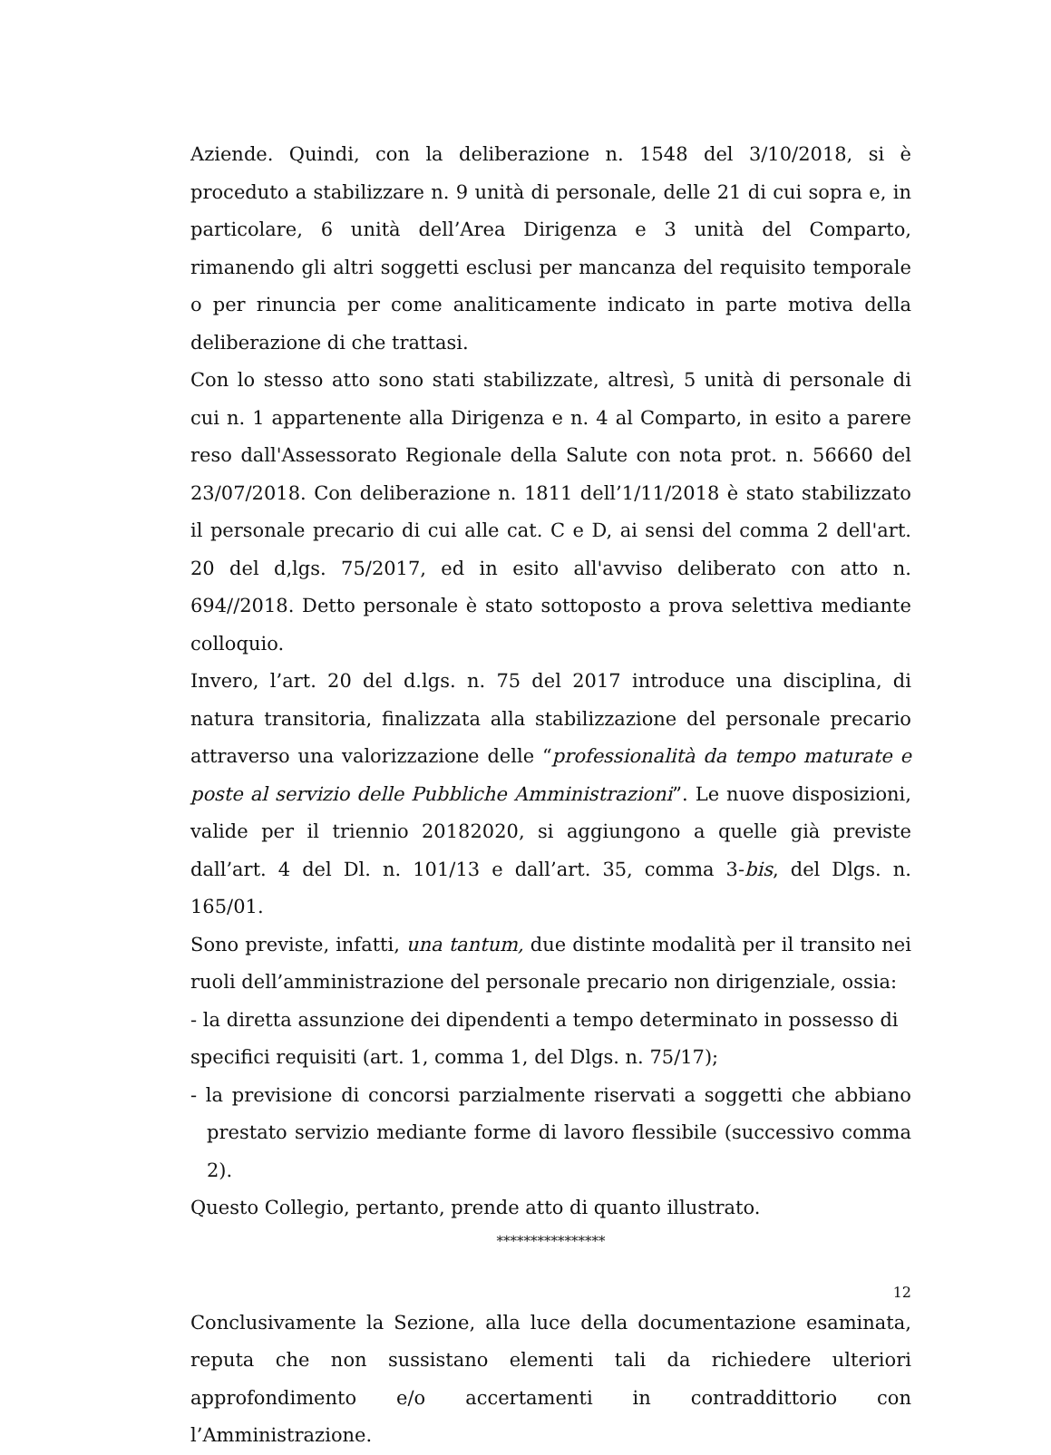Aziende. Quindi, con la deliberazione n. 1548 del 3/10/2018, si è proceduto a stabilizzare n. 9 unità di personale, delle 21 di cui sopra e, in particolare, 6 unità dell’Area Dirigenza e 3 unità del Comparto, rimanendo gli altri soggetti esclusi per mancanza del requisito temporale o per rinuncia per come analiticamente indicato in parte motiva della deliberazione di che trattasi.
Con lo stesso atto sono stati stabilizzate, altresì, 5 unità di personale di cui n. 1 appartenente alla Dirigenza e n. 4 al Comparto, in esito a parere reso dall'Assessorato Regionale della Salute con nota prot. n. 56660 del 23/07/2018. Con deliberazione n. 1811 dell’1/11/2018 è stato stabilizzato il personale precario di cui alle cat. C e D, ai sensi del comma 2 dell'art. 20 del d,lgs. 75/2017, ed in esito all'avviso deliberato con atto n. 694//2018. Detto personale è stato sottoposto a prova selettiva mediante colloquio.
Invero, l’art. 20 del d.lgs. n. 75 del 2017 introduce una disciplina, di natura transitoria, finalizzata alla stabilizzazione del personale precario attraverso una valorizzazione delle “professionalità da tempo maturate e poste al servizio delle Pubbliche Amministrazioni”. Le nuove disposizioni, valide per il triennio 20182020, si aggiungono a quelle già previste dall’art. 4 del Dl. n. 101/13 e dall’art. 35, comma 3-bis, del Dlgs. n. 165/01.
Sono previste, infatti, una tantum, due distinte modalità per il transito nei ruoli dell’amministrazione del personale precario non dirigenziale, ossia:
- la diretta assunzione dei dipendenti a tempo determinato in possesso di specifici requisiti (art. 1, comma 1, del Dlgs. n. 75/17);
- la previsione di concorsi parzialmente riservati a soggetti che abbiano prestato servizio mediante forme di lavoro flessibile (successivo comma 2).
Questo Collegio, pertanto, prende atto di quanto illustrato.
****************
Conclusivamente la Sezione, alla luce della documentazione esaminata, reputa che non sussistano elementi tali da richiedere ulteriori approfondimento e/o accertamenti in contraddittorio con l’Amministrazione.
12